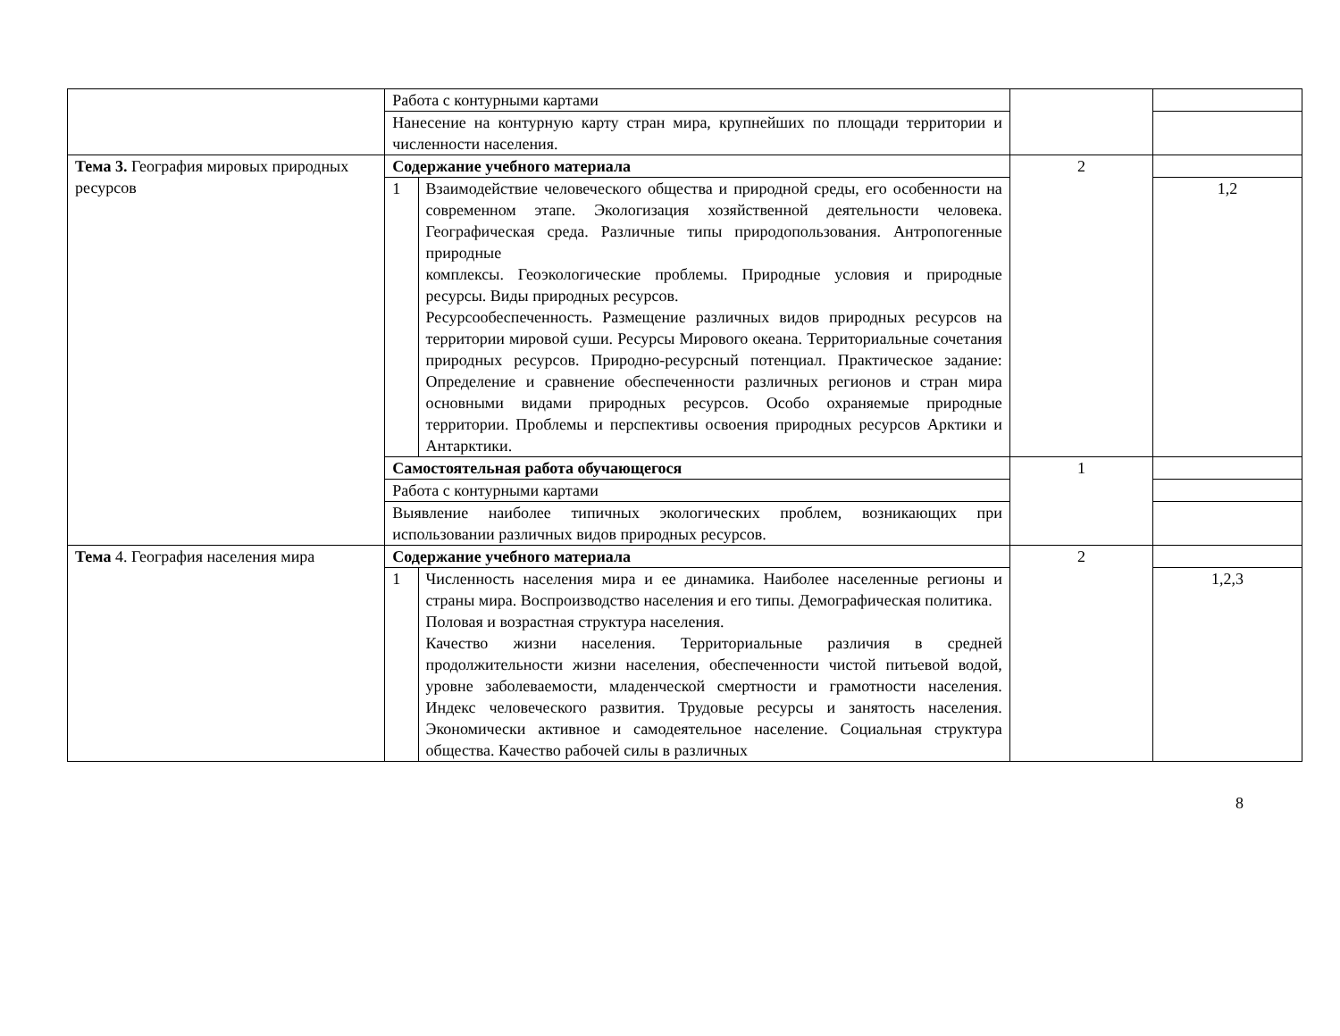| | Работа с контурными картами | | | |
| | Нанесение на контурную карту стран мира, крупнейших по площади территории и численности населения. | | | |
| Тема 3. География мировых природных ресурсов | Содержание учебного материала | | 2 | |
| | 1 | Взаимодействие человеческого общества и природной среды, его особенности на современном этапе. Экологизация хозяйственной деятельности человека. Географическая среда. Различные типы природопользования. Антропогенные природные комплексы. Геоэкологические проблемы. Природные условия и природные ресурсы. Виды природных ресурсов. Ресурсообеспеченность. Размещение различных видов природных ресурсов на территории мировой суши. Ресурсы Мирового океана. Территориальные сочетания природных ресурсов. Природно-ресурсный потенциал. Практическое задание: Определение и сравнение обеспеченности различных регионов и стран мира основными видами природных ресурсов. Особо охраняемые природные территории. Проблемы и перспективы освоения природных ресурсов Арктики и Антарктики. | | 1,2 |
| | Самостоятельная работа обучающегося | | 1 | |
| | Работа с контурными картами | | | |
| | Выявление наиболее типичных экологических проблем, возникающих при использовании различных видов природных ресурсов. | | | |
| Тема 4. География населения мира | Содержание учебного материала | | 2 | |
| | 1 | Численность населения мира и ее динамика. Наиболее населенные регионы и страны мира. Воспроизводство населения и его типы. Демографическая политика. Половая и возрастная структура населения. Качество жизни населения. Территориальные различия в средней продолжительности жизни населения, обеспеченности чистой питьевой водой, уровне заболеваемости, младенческой смертности и грамотности населения. Индекс человеческого развития. Трудовые ресурсы и занятость населения. Экономически активное и самодеятельное население. Социальная структура общества. Качество рабочей силы в различных | | 1,2,3 |
8